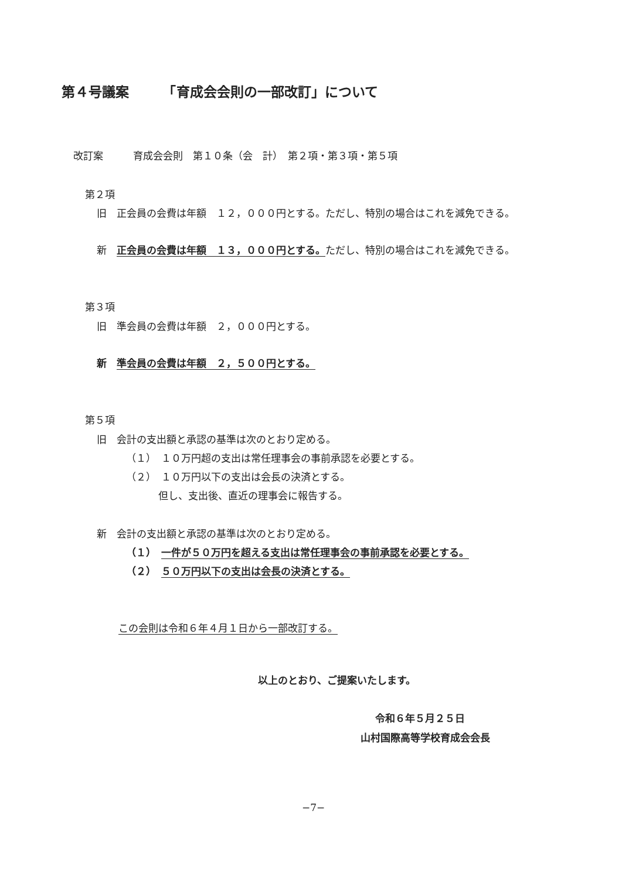第４号議案　　　「育成会会則の一部改訂」について
改訂案　　　育成会会則　第１０条（会　計）　第２項・第３項・第５項
第２項
旧　正会員の会費は年額　１２，０００円とする。ただし、特別の場合はこれを減免できる。
新　正会員の会費は年額　１３，０００円とする。ただし、特別の場合はこれを減免できる。
第３項
旧　準会員の会費は年額　２，０００円とする。
新　準会員の会費は年額　２，５００円とする。
第５項
旧　会計の支出額と承認の基準は次のとおり定める。
（１）　１０万円超の支出は常任理事会の事前承認を必要とする。
（２）　１０万円以下の支出は会長の決済とする。
但し、支出後、直近の理事会に報告する。
新　会計の支出額と承認の基準は次のとおり定める。
（１）　一件が５０万円を超える支出は常任理事会の事前承認を必要とする。
（２）　５０万円以下の支出は会長の決済とする。
この会則は令和６年４月１日から一部改訂する。
以上のとおり、ご提案いたします。
令和６年５月２５日
山村国際高等学校育成会会長
−7−